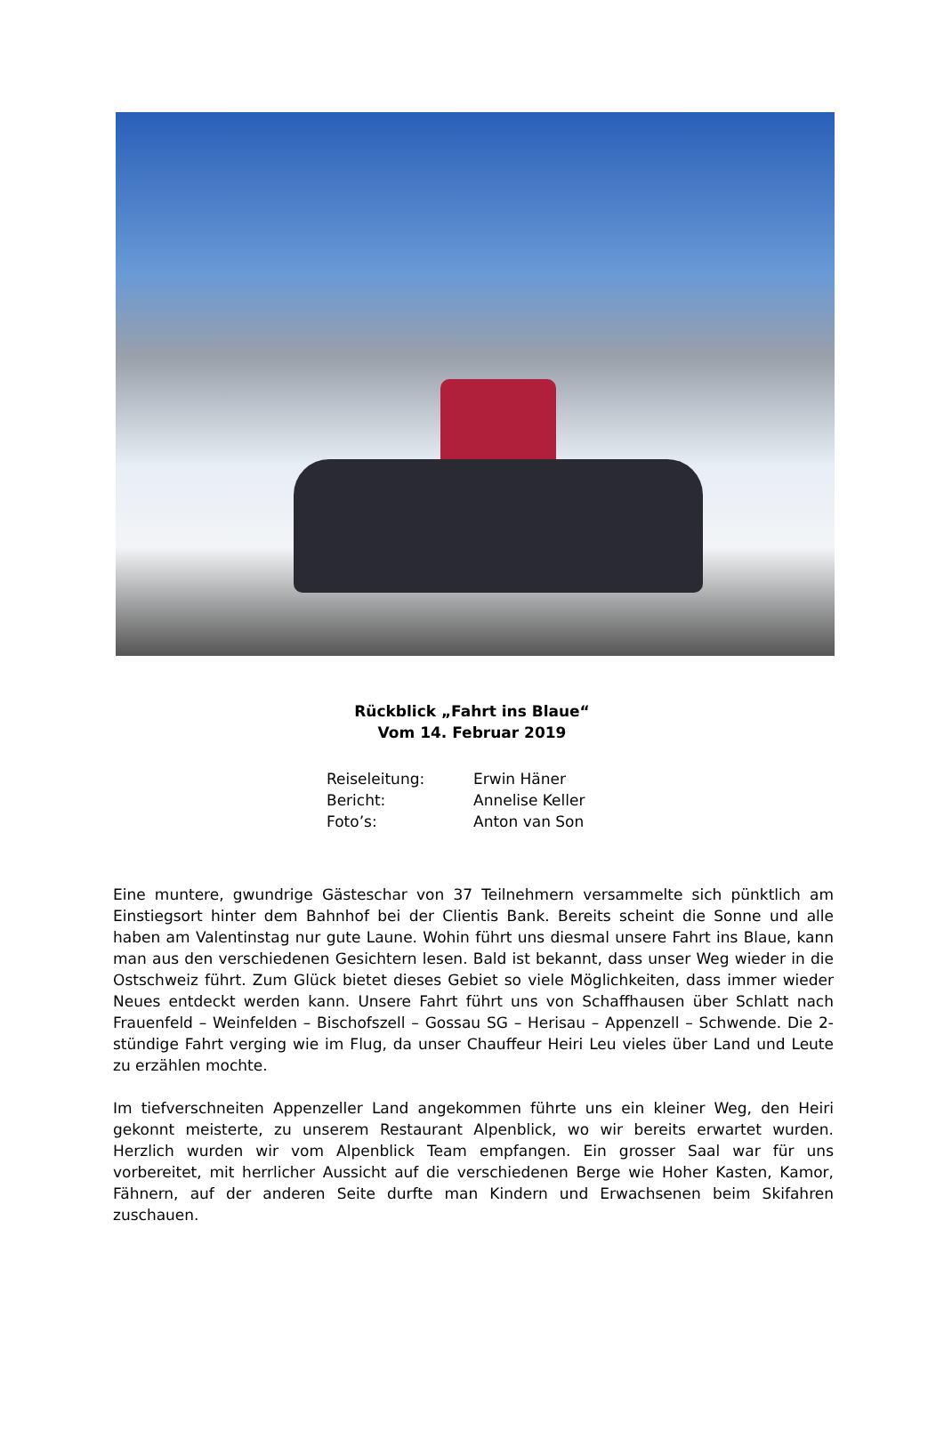Rückblick „Fahrt ins Blaue“
Vom 14. Februar 2019
Reiseleitung: Erwin Häner
Bericht: Annelise Keller
Foto’s: Anton van Son
Eine muntere, gwundrige Gästeschar von 37 Teilnehmern versammelte sich pünktlich am Einstiegsort hinter dem Bahnhof bei der Clientis Bank. Bereits scheint die Sonne und alle haben am Valentinstag nur gute Laune. Wohin führt uns diesmal unsere Fahrt ins Blaue, kann man aus den verschiedenen Gesichtern lesen. Bald ist bekannt, dass unser Weg wieder in die Ostschweiz führt. Zum Glück bietet dieses Gebiet so viele Möglichkeiten, dass immer wieder Neues entdeckt werden kann. Unsere Fahrt führt uns von Schaffhausen über Schlatt nach Frauenfeld – Weinfelden – Bischofszell – Gossau SG – Herisau – Appenzell – Schwende. Die 2-stündige Fahrt verging wie im Flug, da unser Chauffeur Heiri Leu vieles über Land und Leute zu erzählen mochte.
Im tiefverschneiten Appenzeller Land angekommen führte uns ein kleiner Weg, den Heiri gekonnt meisterte, zu unserem Restaurant Alpenblick, wo wir bereits erwartet wurden. Herzlich wurden wir vom Alpenblick Team empfangen. Ein grosser Saal war für uns vorbereitet, mit herrlicher Aussicht auf die verschiedenen Berge wie Hoher Kasten, Kamor, Fähnern, auf der anderen Seite durfte man Kindern und Erwachsenen beim Skifahren zuschauen.